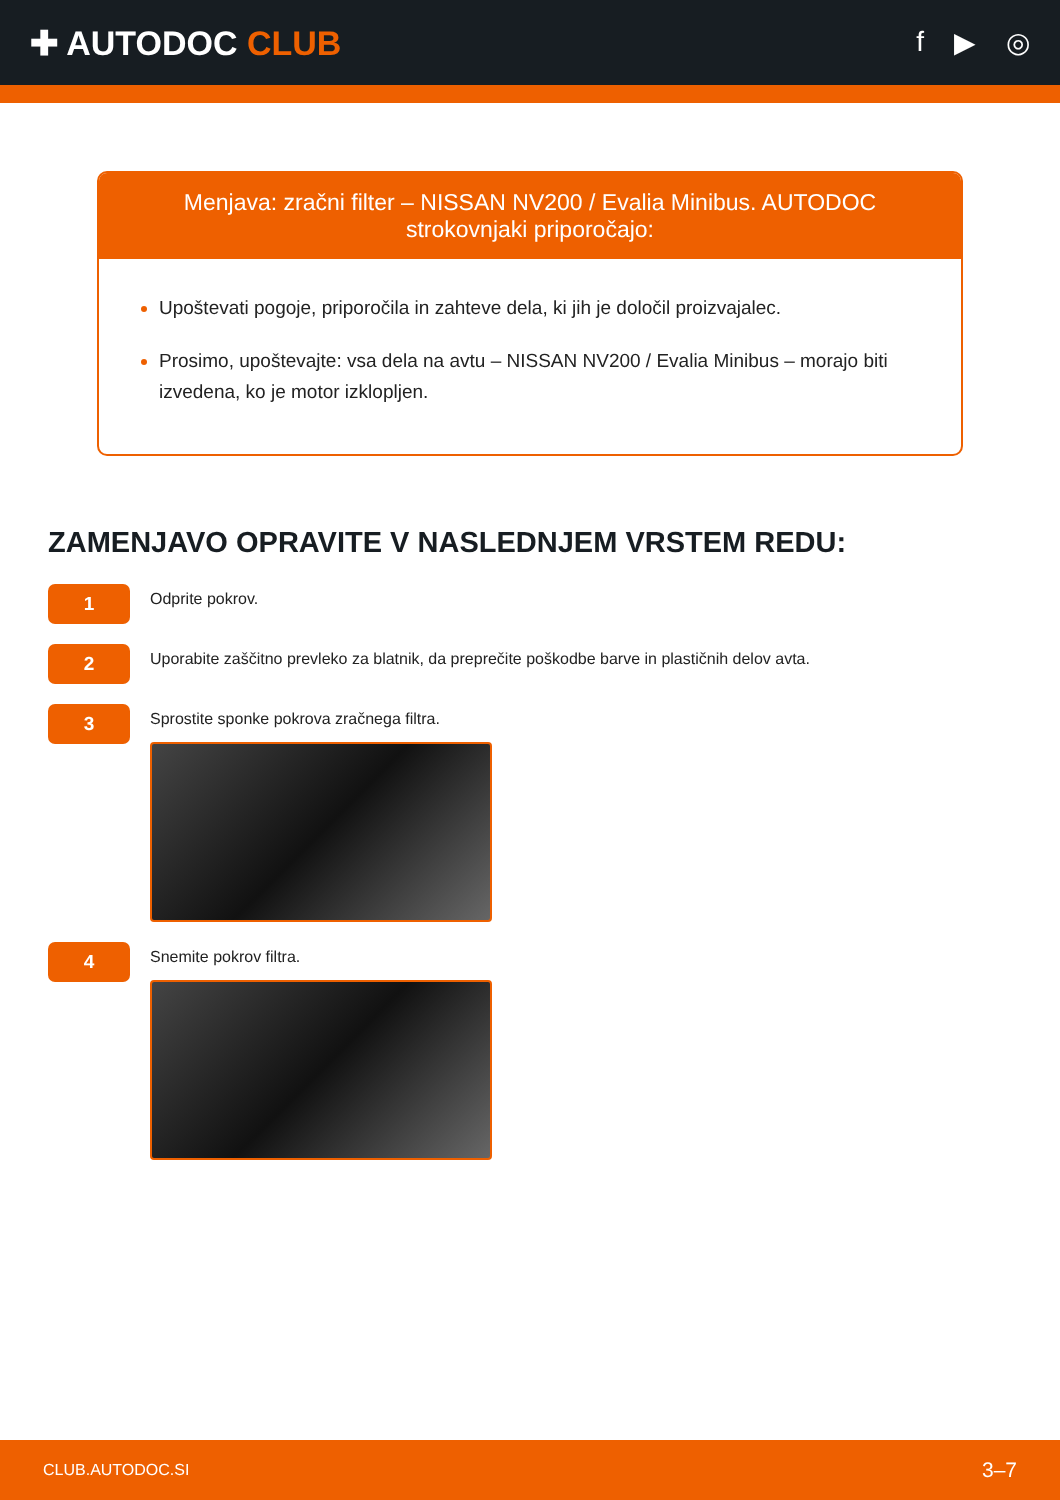✚ AUTODOC CLUB
f ▶ ◎
Menjava: zračni filter – NISSAN NV200 / Evalia Minibus. AUTODOC strokovnjaki priporočajo:
Upoštevati pogoje, priporočila in zahteve dela, ki jih je določil proizvajalec.
Prosimo, upoštevajte: vsa dela na avtu – NISSAN NV200 / Evalia Minibus – morajo biti izvedena, ko je motor izklopljen.
ZAMENJAVO OPRAVITE V NASLEDNJEM VRSTEM REDU:
1
Odprite pokrov.
2
Uporabite zaščitno prevleko za blatnik, da preprečite poškodbe barve in plastičnih delov avta.
3
Sprostite sponke pokrova zračnega filtra.
4
Snemite pokrov filtra.
CLUB.AUTODOC.SI 3–7